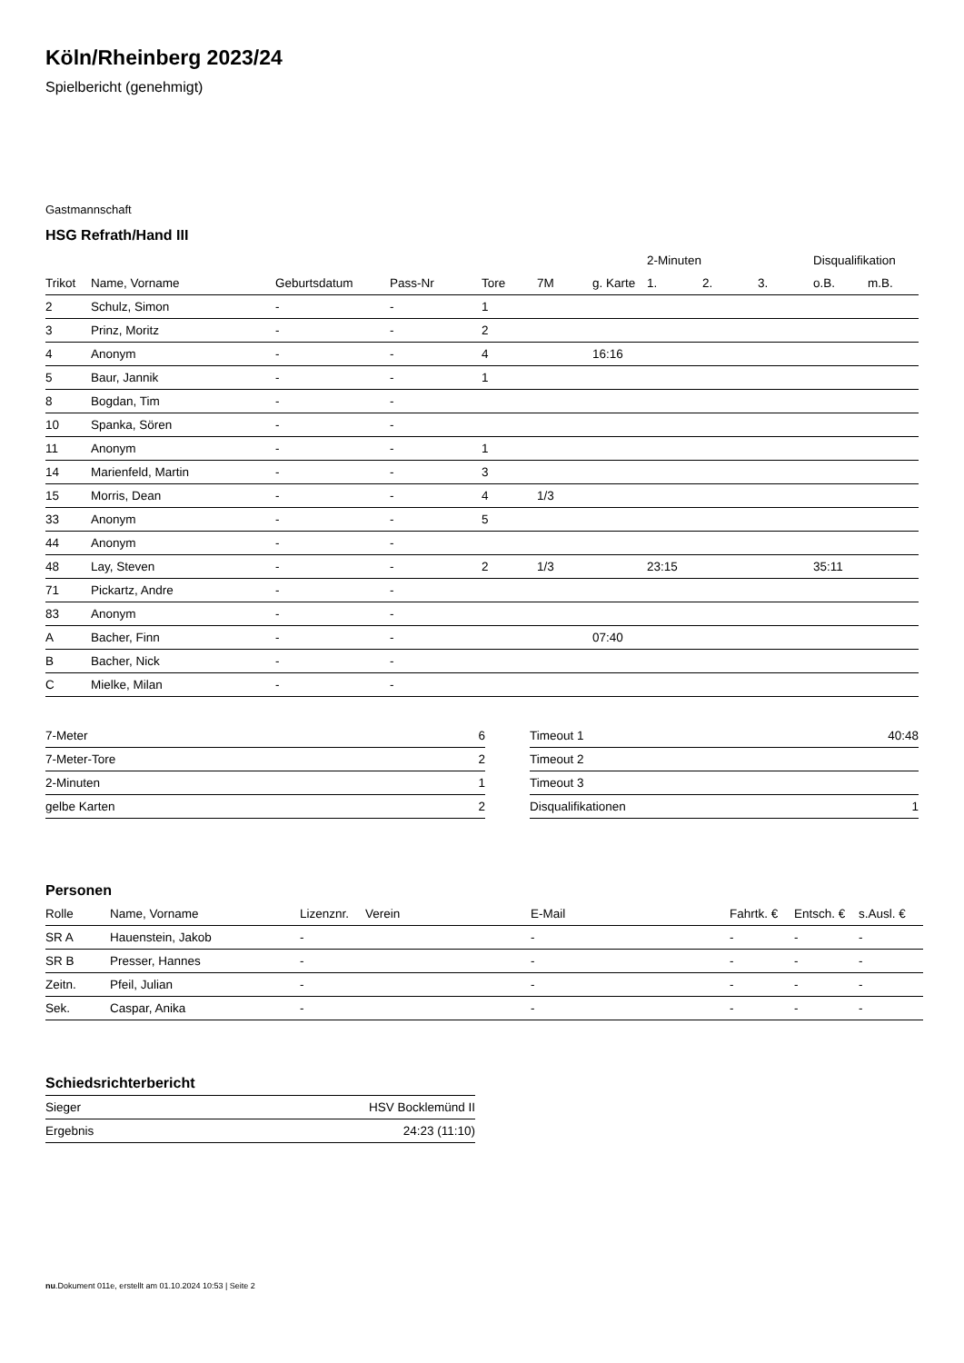Köln/Rheinberg 2023/24
Spielbericht (genehmigt)
Gastmannschaft
HSG Refrath/Hand III
| | | | | | | | 2-Minuten | | | Disqualifikation | |
| --- | --- | --- | --- | --- | --- | --- | --- | --- | --- | --- | --- |
| Trikot | Name, Vorname | Geburtsdatum | Pass-Nr | Tore | 7M | g. Karte | 1. | 2. | 3. | o.B. | m.B. |
| 2 | Schulz, Simon | - | - | 1 | | | | | | | |
| 3 | Prinz, Moritz | - | - | 2 | | | | | | | |
| 4 | Anonym | - | - | 4 | | 16:16 | | | | | |
| 5 | Baur, Jannik | - | - | 1 | | | | | | | |
| 8 | Bogdan, Tim | - | - | | | | | | | | |
| 10 | Spanka, Sören | - | - | | | | | | | | |
| 11 | Anonym | - | - | 1 | | | | | | | |
| 14 | Marienfeld, Martin | - | - | 3 | | | | | | | |
| 15 | Morris, Dean | - | - | 4 | 1/3 | | | | | | |
| 33 | Anonym | - | - | 5 | | | | | | | |
| 44 | Anonym | - | - | | | | | | | | |
| 48 | Lay, Steven | - | - | 2 | 1/3 | | 23:15 | | | 35:11 | |
| 71 | Pickartz, Andre | - | - | | | | | | | | |
| 83 | Anonym | - | - | | | | | | | | |
| A | Bacher, Finn | - | - | | | 07:40 | | | | | |
| B | Bacher, Nick | - | - | | | | | | | | |
| C | Mielke, Milan | - | - | | | | | | | | |
| 7-Meter | 6 |
| 7-Meter-Tore | 2 |
| 2-Minuten | 1 |
| gelbe Karten | 2 |
| Timeout 1 | 40:48 |
| Timeout 2 | |
| Timeout 3 | |
| Disqualifikationen | 1 |
Personen
| Rolle | Name, Vorname | Lizenznr. | Verein | E-Mail | Fahrtk. € | Entsch. € | s.Ausl. € |
| --- | --- | --- | --- | --- | --- | --- | --- |
| SR A | Hauenstein, Jakob | - | | - | - | - | - |
| SR B | Presser, Hannes | - | | - | - | - | - |
| Zeitn. | Pfeil, Julian | - | | - | - | - | - |
| Sek. | Caspar, Anika | - | | - | - | - | - |
Schiedsrichterbericht
| Sieger | HSV Bocklemünd II |
| Ergebnis | 24:23 (11:10) |
nu.Dokument 011e, erstellt am 01.10.2024 10:53 | Seite 2